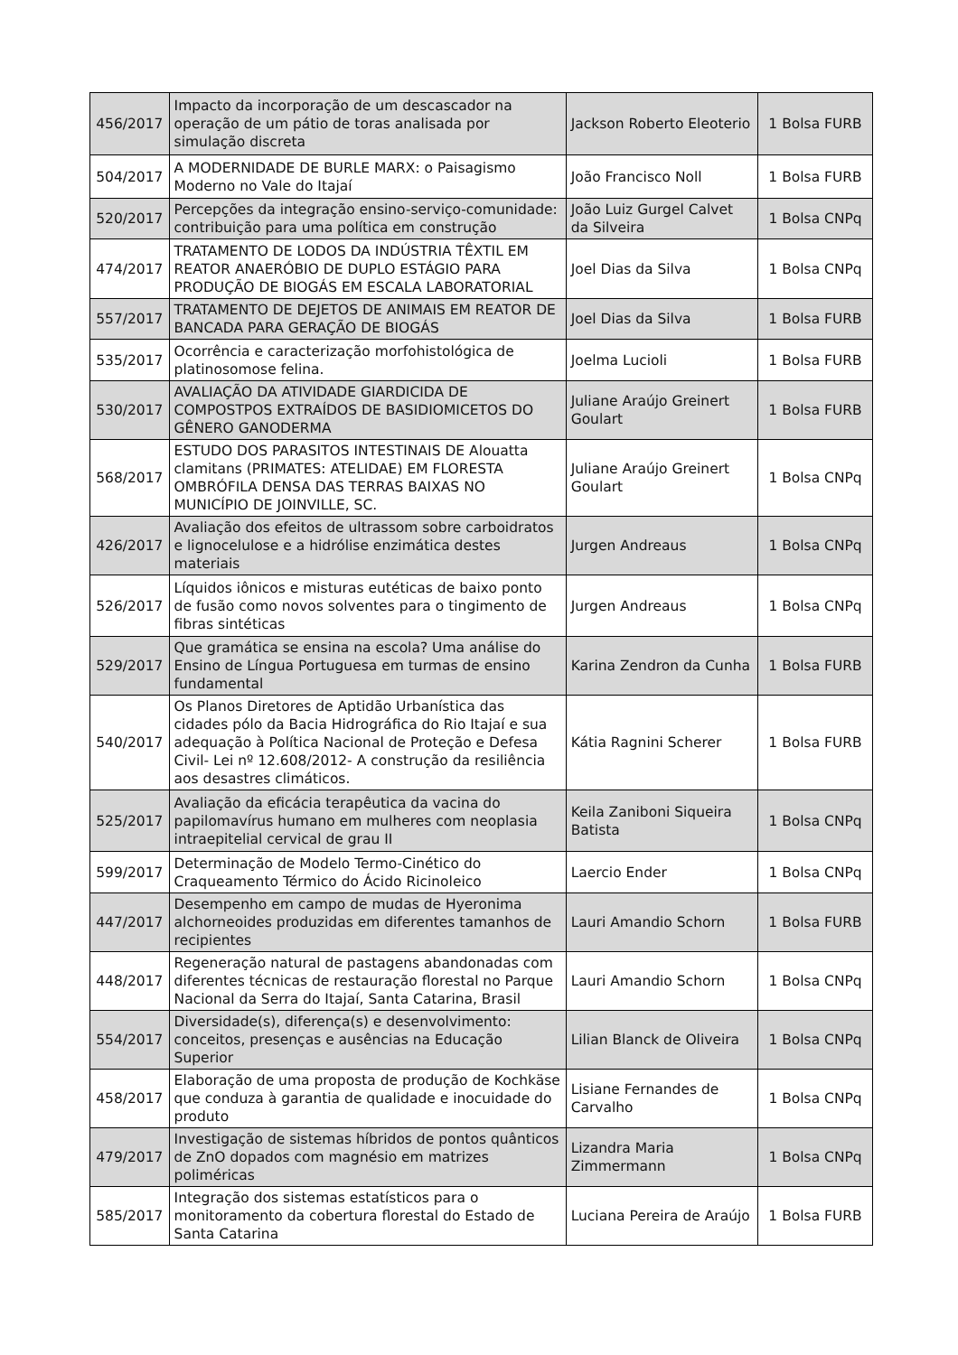| 456/2017 | Impacto da incorporação de um descascador na operação de um pátio de toras analisada por simulação discreta | Jackson Roberto Eleoterio | 1 Bolsa FURB |
| 504/2017 | A MODERNIDADE DE BURLE MARX: o Paisagismo Moderno no Vale do Itajaí | João Francisco Noll | 1 Bolsa FURB |
| 520/2017 | Percepções da integração ensino-serviço-comunidade: contribuição para uma política em construção | João Luiz Gurgel Calvet da Silveira | 1 Bolsa CNPq |
| 474/2017 | TRATAMENTO DE LODOS DA INDÚSTRIA TÊXTIL EM REATOR ANAERÓBIO DE DUPLO ESTÁGIO PARA PRODUÇÃO DE BIOGÁS EM ESCALA LABORATORIAL | Joel Dias da Silva | 1 Bolsa CNPq |
| 557/2017 | TRATAMENTO DE DEJETOS DE ANIMAIS EM REATOR DE BANCADA PARA GERAÇÃO DE BIOGÁS | Joel Dias da Silva | 1 Bolsa FURB |
| 535/2017 | Ocorrência e caracterização morfohistológica de platinosomose felina. | Joelma Lucioli | 1 Bolsa FURB |
| 530/2017 | AVALIAÇÃO DA ATIVIDADE GIARDICIDA DE COMPOSTPOS EXTRAÍDOS DE BASIDIOMICETOS DO GÊNERO GANODERMA | Juliane Araújo Greinert Goulart | 1 Bolsa FURB |
| 568/2017 | ESTUDO DOS PARASITOS INTESTINAIS DE Alouatta clamitans (PRIMATES: ATELIDAE) EM FLORESTA OMBRÓFILA DENSA DAS TERRAS BAIXAS NO MUNICÍPIO DE JOINVILLE, SC. | Juliane Araújo Greinert Goulart | 1 Bolsa CNPq |
| 426/2017 | Avaliação dos efeitos de ultrassom sobre carboidratos e lignocelulose e a hidrólise enzimática destes materiais | Jurgen Andreaus | 1 Bolsa CNPq |
| 526/2017 | Líquidos iônicos e misturas eutéticas de baixo ponto de fusão como novos solventes para o tingimento de fibras sintéticas | Jurgen Andreaus | 1 Bolsa CNPq |
| 529/2017 | Que gramática se ensina na escola? Uma análise do Ensino de Língua Portuguesa em turmas de ensino fundamental | Karina Zendron da Cunha | 1 Bolsa FURB |
| 540/2017 | Os Planos Diretores de Aptidão Urbanística das cidades pólo da Bacia Hidrográfica do Rio Itajaí e sua adequação à Política Nacional de Proteção e Defesa Civil- Lei nº 12.608/2012- A construção da resiliência aos desastres climáticos. | Kátia Ragnini Scherer | 1 Bolsa FURB |
| 525/2017 | Avaliação da eficácia terapêutica da vacina do papilomavírus humano em mulheres com neoplasia intraepitelial cervical de grau II | Keila Zaniboni Siqueira Batista | 1 Bolsa CNPq |
| 599/2017 | Determinação de Modelo Termo-Cinético do Craqueamento Térmico do Ácido Ricinoleico | Laercio Ender | 1 Bolsa CNPq |
| 447/2017 | Desempenho em campo de mudas de Hyeronima alchorneoides produzidas em diferentes tamanhos de recipientes | Lauri Amandio Schorn | 1 Bolsa FURB |
| 448/2017 | Regeneração natural de pastagens abandonadas com diferentes técnicas de restauração florestal no Parque Nacional da Serra do Itajaí, Santa Catarina, Brasil | Lauri Amandio Schorn | 1 Bolsa CNPq |
| 554/2017 | Diversidade(s), diferença(s) e desenvolvimento: conceitos, presenças e ausências na Educação Superior | Lilian Blanck de Oliveira | 1 Bolsa CNPq |
| 458/2017 | Elaboração de uma proposta de produção de Kochkäse que conduza à garantia de qualidade e inocuidade do produto | Lisiane Fernandes de Carvalho | 1 Bolsa CNPq |
| 479/2017 | Investigação de sistemas híbridos de pontos quânticos de ZnO dopados com magnésio em matrizes poliméricas | Lizandra Maria Zimmermann | 1 Bolsa CNPq |
| 585/2017 | Integração dos sistemas estatísticos para o monitoramento da cobertura florestal do Estado de Santa Catarina | Luciana Pereira de Araújo | 1 Bolsa FURB |